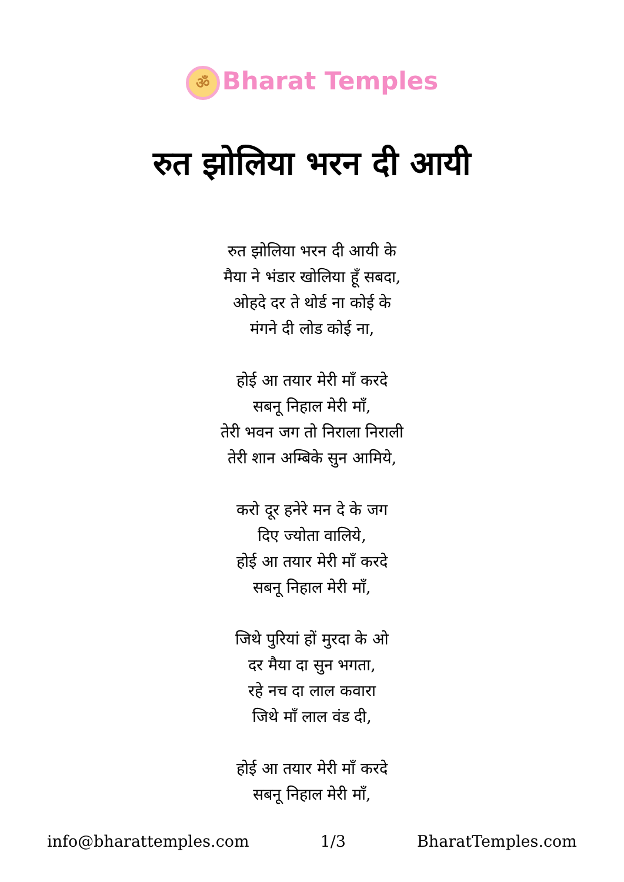ॐ Bharat Temples
रुत झोलिया भरन दी आयी
रुत झोलिया भरन दी आयी के
मैया ने भंडार खोलिया हूँ सबदा,
ओहदे दर ते थोर्ड ना कोई के
मंगने दी लोड कोई ना,
होई आ तयार मेरी माँ करदे
सबनू निहाल मेरी माँ,
तेरी भवन जग तो निराला निराली
तेरी शान अम्बिके सुन आमिये,
करो दूर हनेरे मन दे के जग
दिए ज्योता वालिये,
होई आ तयार मेरी माँ करदे
सबनू निहाल मेरी माँ,
जिथे पुरियां हों मुरदा के ओ
दर मैया दा सुन भगता,
रहे नच दा लाल कवारा
जिथे माँ लाल वंड दी,
होई आ तयार मेरी माँ करदे
सबनू निहाल मेरी माँ,
info@bharattemples.com 1/3 BharatTemples.com